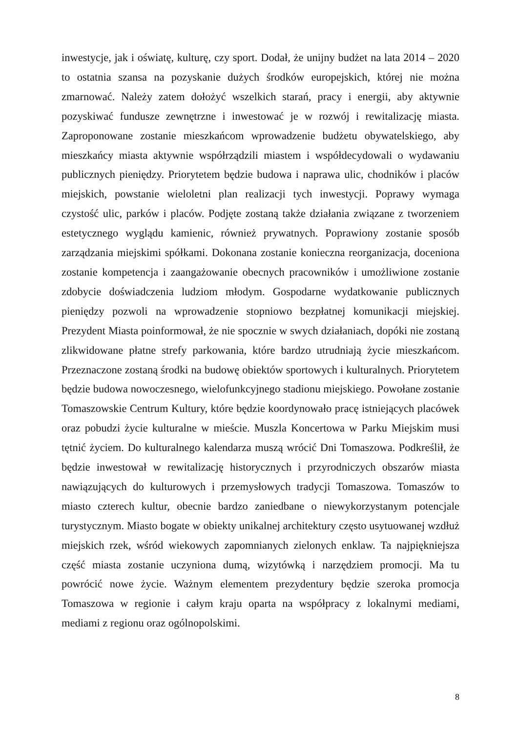inwestycje, jak i oświatę, kulturę, czy sport. Dodał, że unijny budżet na lata 2014 – 2020 to ostatnia szansa na pozyskanie dużych środków europejskich, której nie można zmarnować. Należy zatem dołożyć wszelkich starań, pracy i energii, aby aktywnie pozyskiwać fundusze zewnętrzne i inwestować je w rozwój i rewitalizację miasta. Zaproponowane zostanie mieszkańcom wprowadzenie budżetu obywatelskiego, aby mieszkańcy miasta aktywnie współrządzili miastem i współdecydowali o wydawaniu publicznych pieniędzy. Priorytetem będzie budowa i naprawa ulic, chodników i placów miejskich, powstanie wieloletni plan realizacji tych inwestycji. Poprawy wymaga czystość ulic, parków i placów. Podjęte zostaną także działania związane z tworzeniem estetycznego wyglądu kamienic, również prywatnych. Poprawiony zostanie sposób zarządzania miejskimi spółkami. Dokonana zostanie konieczna reorganizacja, doceniona zostanie kompetencja i zaangażowanie obecnych pracowników i umożliwione zostanie zdobycie doświadczenia ludziom młodym. Gospodarne wydatkowanie publicznych pieniędzy pozwoli na wprowadzenie stopniowo bezpłatnej komunikacji miejskiej. Prezydent Miasta poinformował, że nie spocznie w swych działaniach, dopóki nie zostaną zlikwidowane płatne strefy parkowania, które bardzo utrudniają życie mieszkańcom. Przeznaczone zostaną środki na budowę obiektów sportowych i kulturalnych. Priorytetem będzie budowa nowoczesnego, wielofunkcyjnego stadionu miejskiego. Powołane zostanie Tomaszowskie Centrum Kultury, które będzie koordynowało pracę istniejących placówek oraz pobudzi życie kulturalne w mieście. Muszla Koncertowa w Parku Miejskim musi tętnić życiem. Do kulturalnego kalendarza muszą wrócić Dni Tomaszowa. Podkreślił, że będzie inwestował w rewitalizację historycznych i przyrodniczych obszarów miasta nawiązujących do kulturowych i przemysłowych tradycji Tomaszowa. Tomaszów to miasto czterech kultur, obecnie bardzo zaniedbane o niewykorzystanym potencjale turystycznym. Miasto bogate w obiekty unikalnej architektury często usytuowanej wzdłuż miejskich rzek, wśród wiekowych zapomnianych zielonych enklaw. Ta najpiękniejsza część miasta zostanie uczyniona dumą, wizytówką i narzędziem promocji. Ma tu powrócić nowe życie. Ważnym elementem prezydentury będzie szeroka promocja Tomaszowa w regionie i całym kraju oparta na współpracy z lokalnymi mediami, mediami z regionu oraz ogólnopolskimi.
8